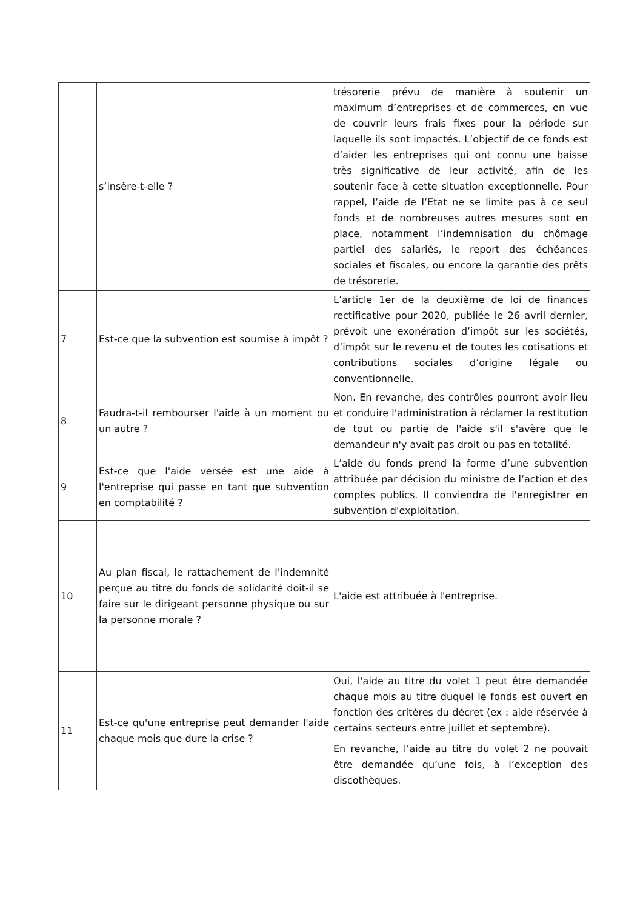| | s’insère-t-elle ? | trésorerie prévu de manière à soutenir un maximum d’entreprises et de commerces, en vue de couvrir leurs frais fixes pour la période sur laquelle ils sont impactés. L’objectif de ce fonds est d’aider les entreprises qui ont connu une baisse très significative de leur activité, afin de les soutenir face à cette situation exceptionnelle. Pour rappel, l’aide de l’Etat ne se limite pas à ce seul fonds et de nombreuses autres mesures sont en place, notamment l’indemnisation du chômage partiel des salariés, le report des échéances sociales et fiscales, ou encore la garantie des prêts de trésorerie. |
| 7 | Est-ce que la subvention est soumise à impôt ? | L’article 1er de la deuxième de loi de finances rectificative pour 2020, publiée le 26 avril dernier, prévoit une exonération d’impôt sur les sociétés, d’impôt sur le revenu et de toutes les cotisations et contributions sociales d’origine légale ou conventionnelle. |
| 8 | Faudra-t-il rembourser l'aide à un moment ou un autre ? | Non. En revanche, des contrôles pourront avoir lieu et conduire l'administration à réclamer la restitution de tout ou partie de l'aide s'il s'avère que le demandeur n'y avait pas droit ou pas en totalité. |
| 9 | Est-ce que l'aide versée est une aide à l'entreprise qui passe en tant que subvention en comptabilité ? | L’aide du fonds prend la forme d’une subvention attribuée par décision du ministre de l’action et des comptes publics. Il conviendra de l'enregistrer en subvention d'exploitation. |
| 10 | Au plan fiscal, le rattachement de l'indemnité perçue au titre du fonds de solidarité doit-il se faire sur le dirigeant personne physique ou sur la personne morale ? | L'aide est attribuée à l'entreprise. |
| 11 | Est-ce qu'une entreprise peut demander l'aide chaque mois que dure la crise ? | Oui, l'aide au titre du volet 1 peut être demandée chaque mois au titre duquel le fonds est ouvert en fonction des critères du décret (ex : aide réservée à certains secteurs entre juillet et septembre). En revanche, l’aide au titre du volet 2 ne pouvait être demandée qu’une fois, à l’exception des discothèques. |